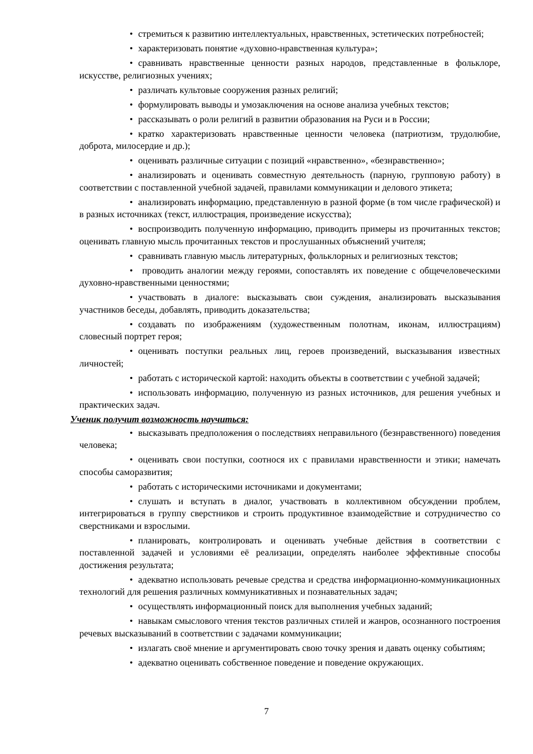• стремиться к развитию интеллектуальных, нравственных, эстетических потребностей;
• характеризовать понятие «духовно-нравственная культура»;
• сравнивать нравственные ценности разных народов, представленные в фольклоре, искусстве, религиозных учениях;
• различать культовые сооружения разных религий;
• формулировать выводы и умозаключения на основе анализа учебных текстов;
• рассказывать о роли религий в развитии образования на Руси и в России;
• кратко характеризовать нравственные ценности человека (патриотизм, трудолюбие, доброта, милосердие и др.);
• оценивать различные ситуации с позиций «нравственно», «безнравственно»;
• анализировать и оценивать совместную деятельность (парную, групповую работу) в соответствии с поставленной учебной задачей, правилами коммуникации и делового этикета;
• анализировать информацию, представленную в разной форме (в том числе графической) и в разных источниках (текст, иллюстрация, произведение искусства);
• воспроизводить полученную информацию, приводить примеры из прочитанных текстов; оценивать главную мысль прочитанных текстов и прослушанных объяснений учителя;
• сравнивать главную мысль литературных, фольклорных и религиозных текстов;
• проводить аналогии между героями, сопоставлять их поведение с общечеловеческими духовно-нравственными ценностями;
• участвовать в диалоге: высказывать свои суждения, анализировать высказывания участников беседы, добавлять, приводить доказательства;
• создавать по изображениям (художественным полотнам, иконам, иллюстрациям) словесный портрет героя;
• оценивать поступки реальных лиц, героев произведений, высказывания известных личностей;
• работать с исторической картой: находить объекты в соответствии с учебной задачей;
• использовать информацию, полученную из разных источников, для решения учебных и практических задач.
Ученик получит возможность научиться:
• высказывать предположения о последствиях неправильного (безнравственного) поведения человека;
• оценивать свои поступки, соотнося их с правилами нравственности и этики; намечать способы саморазвития;
• работать с историческими источниками и документами;
• слушать и вступать в диалог, участвовать в коллективном обсуждении проблем, интегрироваться в группу сверстников и строить продуктивное взаимодействие и сотрудничество со сверстниками и взрослыми.
• планировать, контролировать и оценивать учебные действия в соответствии с поставленной задачей и условиями её реализации, определять наиболее эффективные способы достижения результата;
• адекватно использовать речевые средства и средства информационно-коммуникационных технологий для решения различных коммуникативных и познавательных задач;
• осуществлять информационный поиск для выполнения учебных заданий;
• навыкам смыслового чтения текстов различных стилей и жанров, осознанного построения речевых высказываний в соответствии с задачами коммуникации;
• излагать своё мнение и аргументировать свою точку зрения и давать оценку событиям;
• адекватно оценивать собственное поведение и поведение окружающих.
7